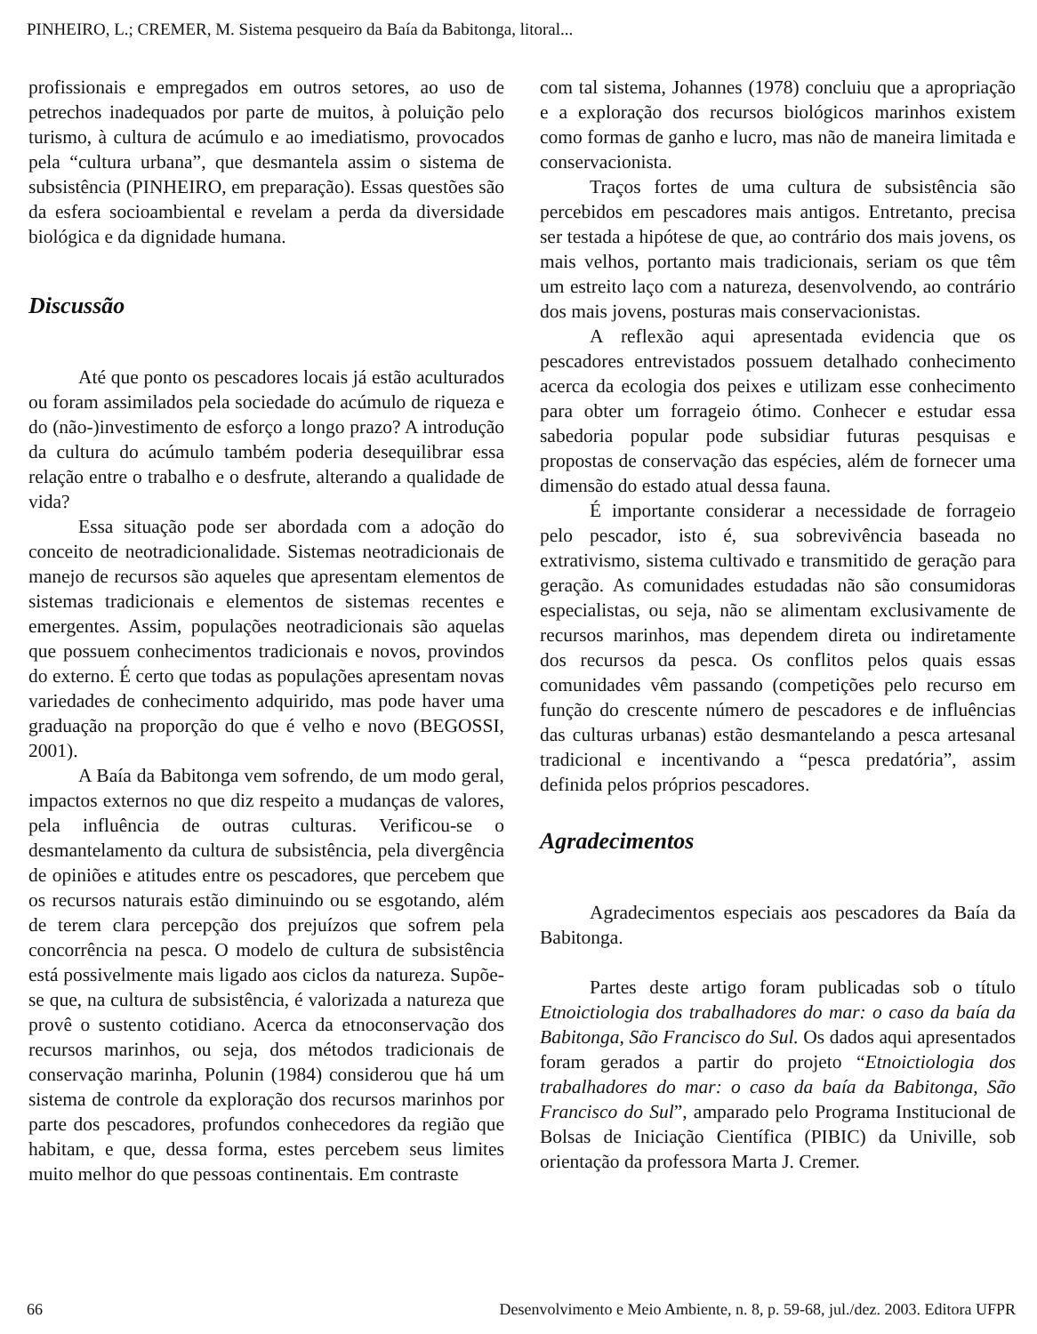PINHEIRO, L.; CREMER, M. Sistema pesqueiro da Baía da Babitonga, litoral...
profissionais e empregados em outros setores, ao uso de petrechos inadequados por parte de muitos, à poluição pelo turismo, à cultura de acúmulo e ao imediatismo, provocados pela “cultura urbana”, que desmantela assim o sistema de subsistência (PINHEIRO, em preparação). Essas questões são da esfera socioambiental e revelam a perda da diversidade biológica e da dignidade humana.
Discussão
Até que ponto os pescadores locais já estão aculturados ou foram assimilados pela sociedade do acúmulo de riqueza e do (não-)investimento de esforço a longo prazo? A introdução da cultura do acúmulo também poderia desequilibrar essa relação entre o trabalho e o desfrute, alterando a qualidade de vida?
Essa situação pode ser abordada com a adoção do conceito de neotradicionalidade. Sistemas neotradicionais de manejo de recursos são aqueles que apresentam elementos de sistemas tradicionais e elementos de sistemas recentes e emergentes. Assim, populações neotradicionais são aquelas que possuem conhecimentos tradicionais e novos, provindos do externo. É certo que todas as populações apresentam novas variedades de conhecimento adquirido, mas pode haver uma graduação na proporção do que é velho e novo (BEGOSSI, 2001).
A Baía da Babitonga vem sofrendo, de um modo geral, impactos externos no que diz respeito a mudanças de valores, pela influência de outras culturas. Verificou-se o desmantelamento da cultura de subsistência, pela divergência de opiniões e atitudes entre os pescadores, que percebem que os recursos naturais estão diminuindo ou se esgotando, além de terem clara percepção dos prejuízos que sofrem pela concorrência na pesca. O modelo de cultura de subsistência está possivelmente mais ligado aos ciclos da natureza. Supõe-se que, na cultura de subsistência, é valorizada a natureza que provê o sustento cotidiano. Acerca da etnoconservação dos recursos marinhos, ou seja, dos métodos tradicionais de conservação marinha, Polunin (1984) considerou que há um sistema de controle da exploração dos recursos marinhos por parte dos pescadores, profundos conhecedores da região que habitam, e que, dessa forma, estes percebem seus limites muito melhor do que pessoas continentais. Em contraste
com tal sistema, Johannes (1978) concluiu que a apropriação e a exploração dos recursos biológicos marinhos existem como formas de ganho e lucro, mas não de maneira limitada e conservacionista.
Traços fortes de uma cultura de subsistência são percebidos em pescadores mais antigos. Entretanto, precisa ser testada a hipótese de que, ao contrário dos mais jovens, os mais velhos, portanto mais tradicionais, seriam os que têm um estreito laço com a natureza, desenvolvendo, ao contrário dos mais jovens, posturas mais conservacionistas.
A reflexão aqui apresentada evidencia que os pescadores entrevistados possuem detalhado conhecimento acerca da ecologia dos peixes e utilizam esse conhecimento para obter um forrageio ótimo. Conhecer e estudar essa sabedoria popular pode subsidiar futuras pesquisas e propostas de conservação das espécies, além de fornecer uma dimensão do estado atual dessa fauna.
É importante considerar a necessidade de forrageio pelo pescador, isto é, sua sobrevivência baseada no extrativismo, sistema cultivado e transmitido de geração para geração. As comunidades estudadas não são consumidoras especialistas, ou seja, não se alimentam exclusivamente de recursos marinhos, mas dependem direta ou indiretamente dos recursos da pesca. Os conflitos pelos quais essas comunidades vêm passando (competições pelo recurso em função do crescente número de pescadores e de influências das culturas urbanas) estão desmantelando a pesca artesanal tradicional e incentivando a “pesca predatória”, assim definida pelos próprios pescadores.
Agradecimentos
Agradecimentos especiais aos pescadores da Baía da Babitonga.
Partes deste artigo foram publicadas sob o título Etnoictiologia dos trabalhadores do mar: o caso da baía da Babitonga, São Francisco do Sul. Os dados aqui apresentados foram gerados a partir do projeto “Etnoictiologia dos trabalhadores do mar: o caso da baía da Babitonga, São Francisco do Sul”, amparado pelo Programa Institucional de Bolsas de Iniciação Científica (PIBIC) da Univille, sob orientação da professora Marta J. Cremer.
66 Desenvolvimento e Meio Ambiente, n. 8, p. 59-68, jul./dez. 2003. Editora UFPR